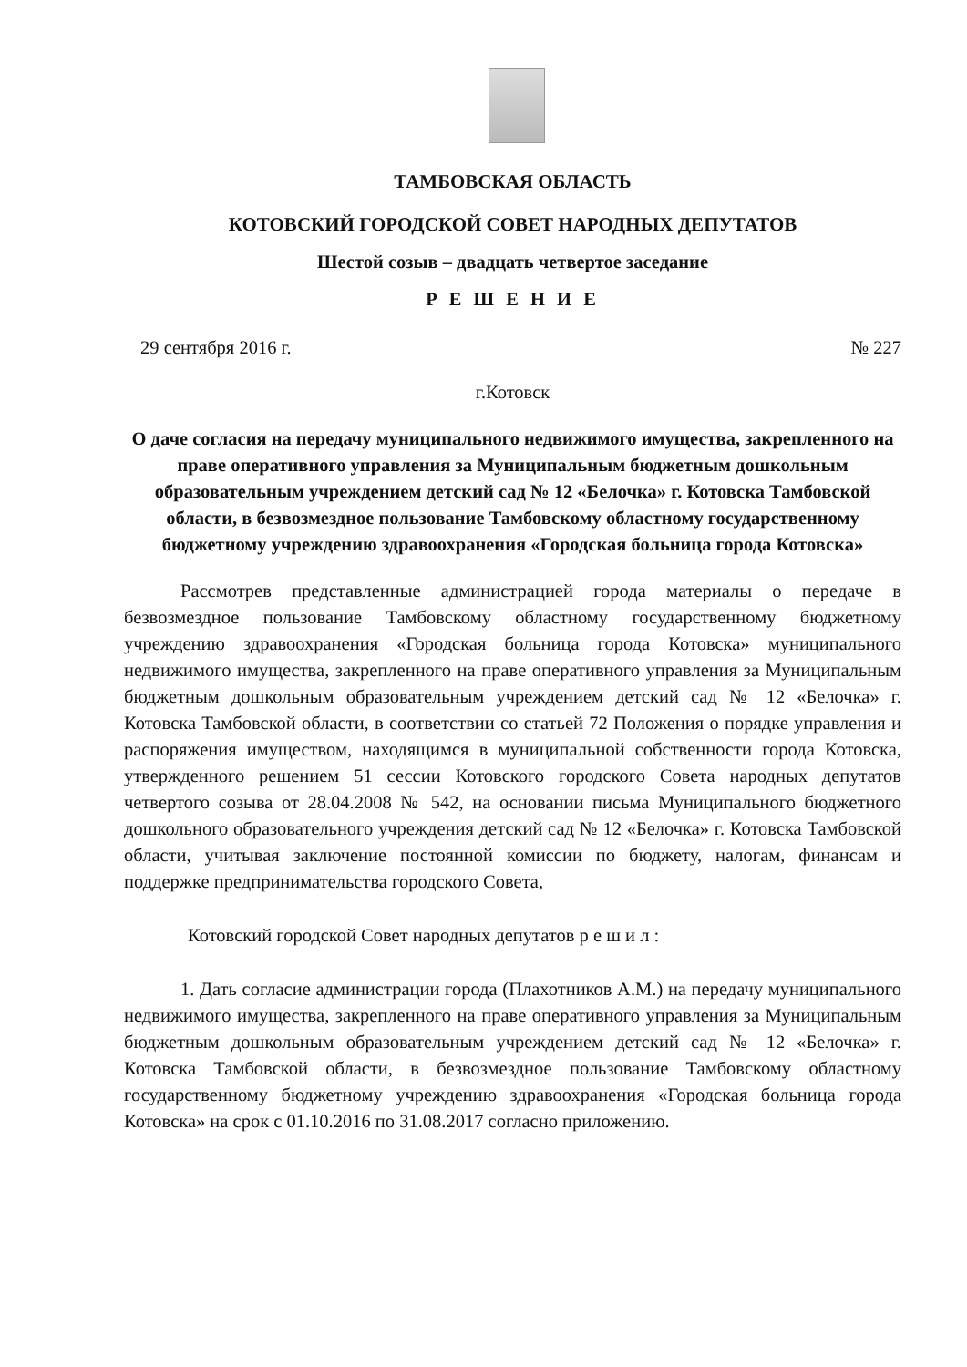ТАМБОВСКАЯ ОБЛАСТЬ
КОТОВСКИЙ ГОРОДСКОЙ СОВЕТ НАРОДНЫХ ДЕПУТАТОВ
Шестой созыв – двадцать четвертое заседание
Р Е Ш Е Н И Е
29 сентября 2016 г. № 227
г.Котовск
О даче согласия на передачу муниципального недвижимого имущества, закрепленного на праве оперативного управления за Муниципальным бюджетным дошкольным образовательным учреждением детский сад № 12 «Белочка» г. Котовска Тамбовской области, в безвозмездное пользование Тамбовскому областному государственному бюджетному учреждению здравоохранения «Городская больница города Котовска»
Рассмотрев представленные администрацией города материалы о передаче в безвозмездное пользование Тамбовскому областному государственному бюджетному учреждению здравоохранения «Городская больница города Котовска» муниципального недвижимого имущества, закрепленного на праве оперативного управления за Муниципальным бюджетным дошкольным образовательным учреждением детский сад № 12 «Белочка» г. Котовска Тамбовской области, в соответствии со статьей 72 Положения о порядке управления и распоряжения имуществом, находящимся в муниципальной собственности города Котовска, утвержденного решением 51 сессии Котовского городского Совета народных депутатов четвертого созыва от 28.04.2008 № 542, на основании письма Муниципального бюджетного дошкольного образовательного учреждения детский сад № 12 «Белочка» г. Котовска Тамбовской области, учитывая заключение постоянной комиссии по бюджету, налогам, финансам и поддержке предпринимательства городского Совета,
Котовский городской Совет народных депутатов р е ш и л :
1. Дать согласие администрации города (Плахотников А.М.) на передачу муниципального недвижимого имущества, закрепленного на праве оперативного управления за Муниципальным бюджетным дошкольным образовательным учреждением детский сад № 12 «Белочка» г. Котовска Тамбовской области, в безвозмездное пользование Тамбовскому областному государственному бюджетному учреждению здравоохранения «Городская больница города Котовска» на срок с 01.10.2016 по 31.08.2017 согласно приложению.